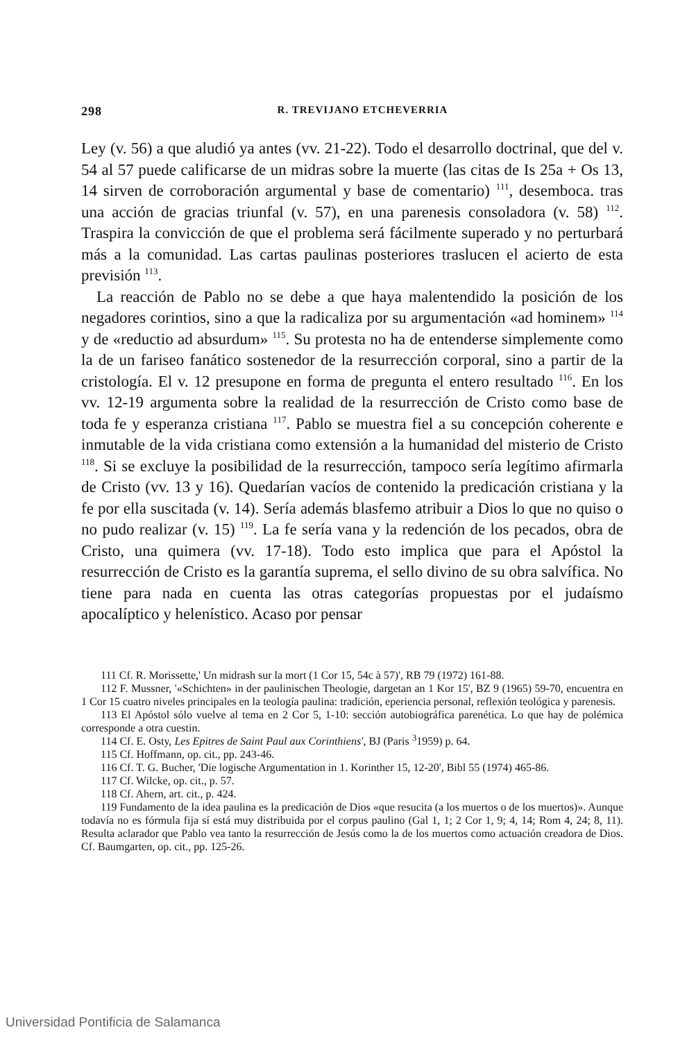298 R. TREVIJANO ETCHEVERRIA
Ley (v. 56) a que aludió ya antes (vv. 21-22). Todo el desarrollo doctrinal, que del v. 54 al 57 puede calificarse de un midras sobre la muerte (las citas de Is 25a + Os 13, 14 sirven de corroboración argumental y base de comentario) <sup>111</sup>, desemboca. tras una acción de gracias triunfal (v. 57), en una parenesis consoladora (v. 58) <sup>112</sup>. Traspira la convicción de que el problema será fácilmente superado y no perturbará más a la comunidad. Las cartas paulinas posteriores traslucen el acierto de esta previsión <sup>113</sup>.
La reacción de Pablo no se debe a que haya malentendido la posición de los negadores corintios, sino a que la radicaliza por su argumentación «ad hominem» <sup>114</sup> y de «reductio ad absurdum» <sup>115</sup>. Su protesta no ha de entenderse simplemente como la de un fariseo fanático sostenedor de la resurrección corporal, sino a partir de la cristología. El v. 12 presupone en forma de pregunta el entero resultado <sup>116</sup>. En los vv. 12-19 argumenta sobre la realidad de la resurrección de Cristo como base de toda fe y esperanza cristiana <sup>117</sup>. Pablo se muestra fiel a su concepción coherente e inmutable de la vida cristiana como extensión a la humanidad del misterio de Cristo <sup>118</sup>. Si se excluye la posibilidad de la resurrección, tampoco sería legítimo afirmarla de Cristo (vv. 13 y 16). Quedarían vacíos de contenido la predicación cristiana y la fe por ella suscitada (v. 14). Sería además blasfemo atribuir a Dios lo que no quiso o no pudo realizar (v. 15) <sup>119</sup>. La fe sería vana y la redención de los pecados, obra de Cristo, una quimera (vv. 17-18). Todo esto implica que para el Apóstol la resurrección de Cristo es la garantía suprema, el sello divino de su obra salvífica. No tiene para nada en cuenta las otras categorías propuestas por el judaísmo apocalíptico y helenístico. Acaso por pensar
111 Cf. R. Morissette,' Un midrash sur la mort (1 Cor 15, 54c à 57)', RB 79 (1972) 161-88.
112 F. Mussner, '«Schichten» in der paulinischen Theologie, dargetan an 1 Kor 15', BZ 9 (1965) 59-70, encuentra en 1 Cor 15 cuatro niveles principales en la teología paulina: tradición, eperiencia personal, reflexión teológica y parenesis.
113 El Apóstol sólo vuelve al tema en 2 Cor 5, 1-10: sección autobiográfica parenética. Lo que hay de polémica corresponde a otra cuestin.
114 Cf. E. Osty, Les Epitres de Saint Paul aux Corinthiens', BJ (Paris <sup>3</sup>1959) p. 64.
115 Cf. Hoffmann, op. cit., pp. 243-46.
116 Cf. T. G. Bucher, 'Die logische Argumentation in 1. Korinther 15, 12-20', Bibl 55 (1974) 465-86.
117 Cf. Wilcke, op. cit., p. 57.
118 Cf. Ahern, art. cit., p. 424.
119 Fundamento de la idea paulina es la predicación de Dios «que resucita (a los muertos o de los muertos)». Aunque todavía no es fórmula fija sí está muy distribuida por el corpus paulino (Gal 1, 1; 2 Cor 1, 9; 4, 14; Rom 4, 24; 8, 11). Resulta aclarador que Pablo vea tanto la resurrección de Jesús como la de los muertos como actuación creadora de Dios. Cf. Baumgarten, op. cit., pp. 125-26.
Universidad Pontificia de Salamanca